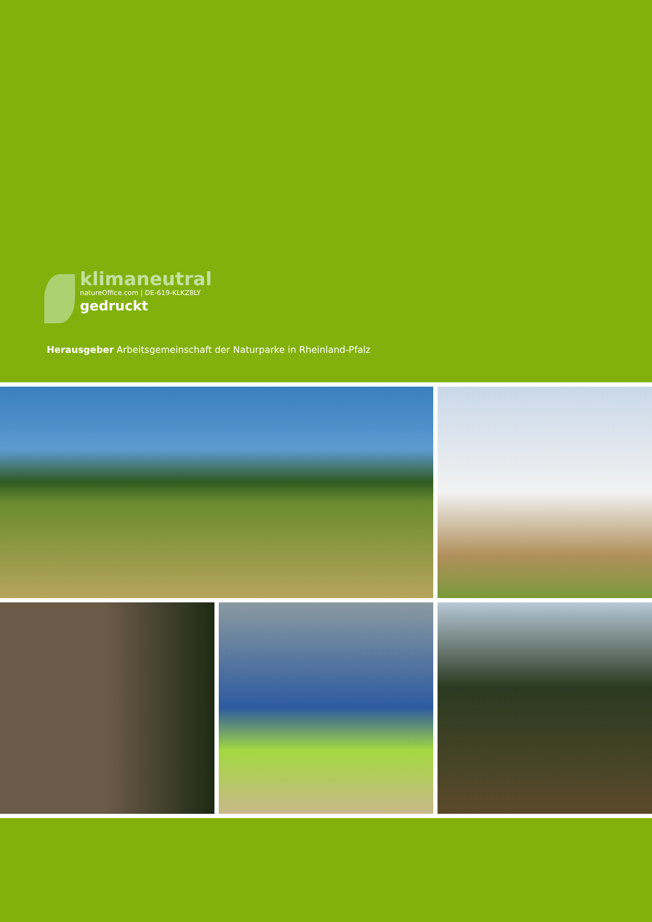klimaneutral
natureOffice.com | DE-619-KLKZ8LY
gedruckt
Herausgeber Arbeitsgemeinschaft der Naturparke in Rheinland-Pfalz